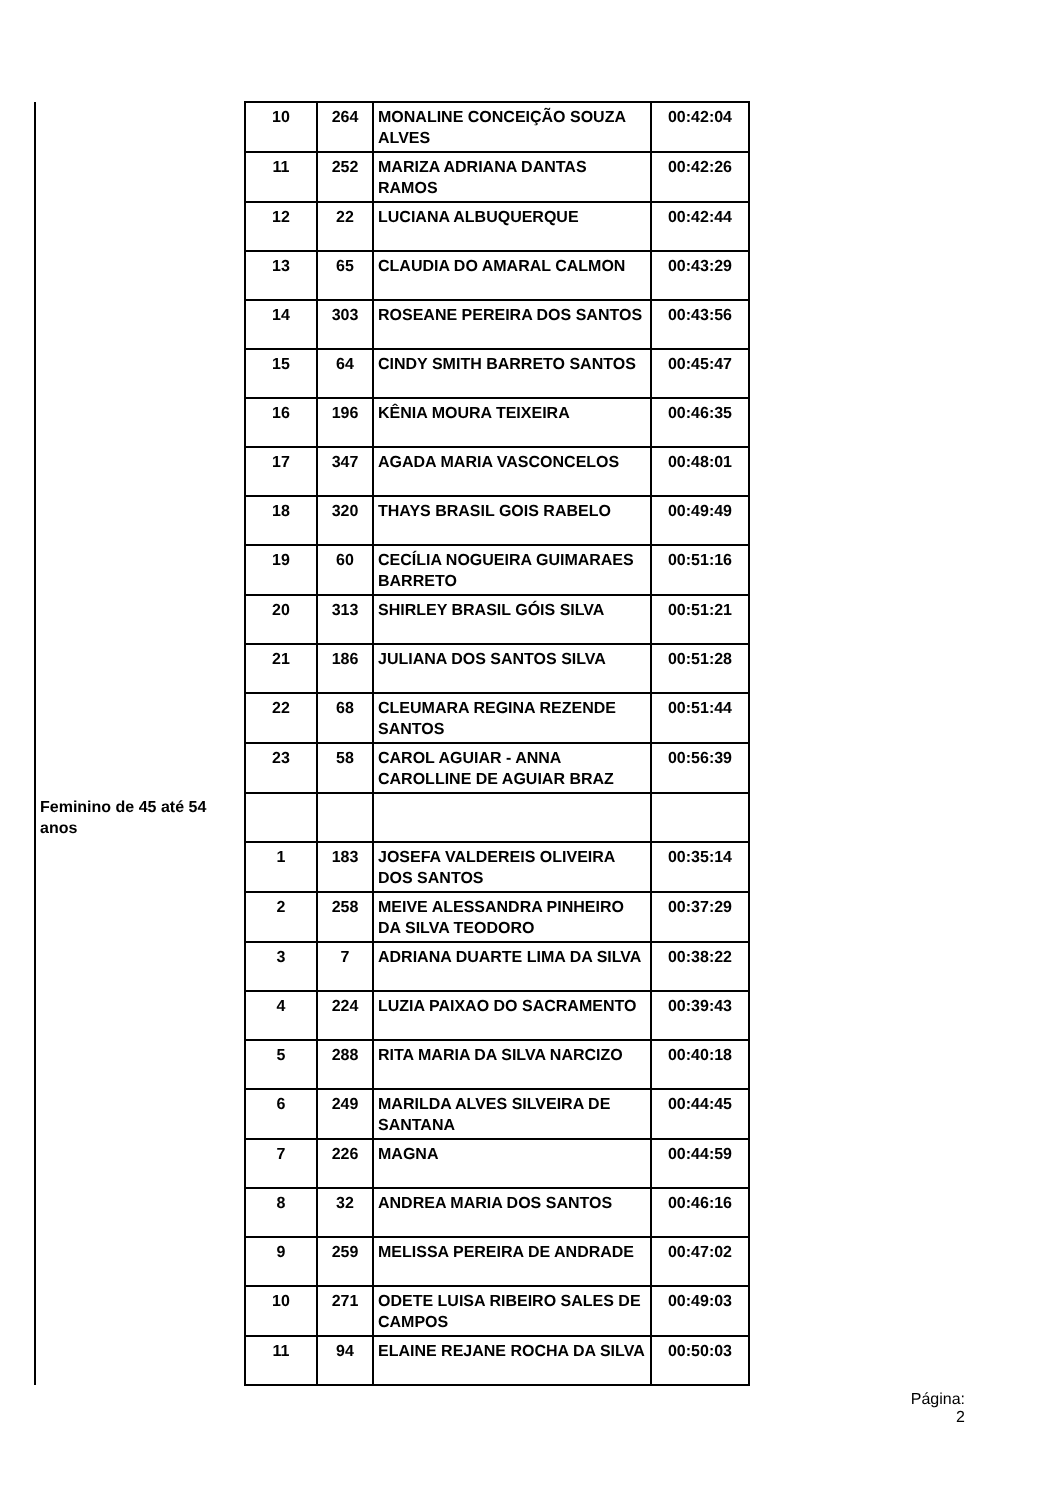| | 10 | 264 | MONALINE CONCEIÇÃO SOUZA ALVES | 00:42:04 |
| | 11 | 252 | MARIZA ADRIANA DANTAS RAMOS | 00:42:26 |
| | 12 | 22 | LUCIANA ALBUQUERQUE | 00:42:44 |
| | 13 | 65 | CLAUDIA DO AMARAL CALMON | 00:43:29 |
| | 14 | 303 | ROSEANE PEREIRA DOS SANTOS | 00:43:56 |
| | 15 | 64 | CINDY SMITH BARRETO SANTOS | 00:45:47 |
| | 16 | 196 | KÊNIA MOURA TEIXEIRA | 00:46:35 |
| | 17 | 347 | AGADA MARIA VASCONCELOS | 00:48:01 |
| | 18 | 320 | THAYS BRASIL GOIS RABELO | 00:49:49 |
| | 19 | 60 | CECÍLIA NOGUEIRA GUIMARAES BARRETO | 00:51:16 |
| | 20 | 313 | SHIRLEY BRASIL GÓIS SILVA | 00:51:21 |
| | 21 | 186 | JULIANA DOS SANTOS SILVA | 00:51:28 |
| | 22 | 68 | CLEUMARA REGINA REZENDE SANTOS | 00:51:44 |
| | 23 | 58 | CAROL AGUIAR - ANNA CAROLLINE DE AGUIAR BRAZ | 00:56:39 |
| Feminino de 45 até 54 anos | | | | |
| | 1 | 183 | JOSEFA VALDEREIS OLIVEIRA DOS SANTOS | 00:35:14 |
| | 2 | 258 | MEIVE ALESSANDRA PINHEIRO DA SILVA TEODORO | 00:37:29 |
| | 3 | 7 | ADRIANA DUARTE LIMA DA SILVA | 00:38:22 |
| | 4 | 224 | LUZIA PAIXAO DO SACRAMENTO | 00:39:43 |
| | 5 | 288 | RITA MARIA DA SILVA NARCIZO | 00:40:18 |
| | 6 | 249 | MARILDA ALVES SILVEIRA DE SANTANA | 00:44:45 |
| | 7 | 226 | MAGNA | 00:44:59 |
| | 8 | 32 | ANDREA MARIA DOS SANTOS | 00:46:16 |
| | 9 | 259 | MELISSA PEREIRA DE ANDRADE | 00:47:02 |
| | 10 | 271 | ODETE LUISA RIBEIRO SALES DE CAMPOS | 00:49:03 |
| | 11 | 94 | ELAINE REJANE ROCHA DA SILVA | 00:50:03 |
Página:
2